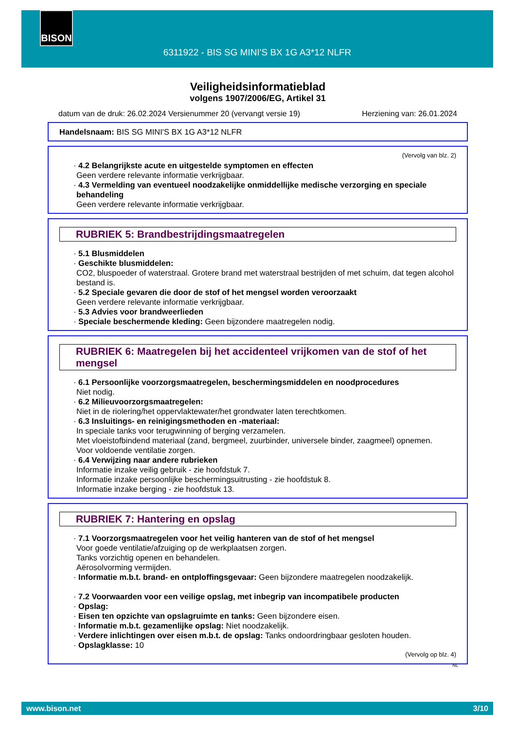BISON
6311922 - BIS SG MINI'S BX 1G A3*12 NLFR
Veiligheidsinformatieblad
volgens 1907/2006/EG, Artikel 31
datum van de druk: 26.02.2024 Versienummer 20 (vervangt versie 19) Herziening van: 26.01.2024
Handelsnaam: BIS SG MINI'S BX 1G A3*12 NLFR
(Vervolg van blz. 2)
· 4.2 Belangrijkste acute en uitgestelde symptomen en effecten
Geen verdere relevante informatie verkrijgbaar.
· 4.3 Vermelding van eventueel noodzakelijke onmiddellijke medische verzorging en speciale behandeling
Geen verdere relevante informatie verkrijgbaar.
RUBRIEK 5: Brandbestrijdingsmaatregelen
· 5.1 Blusmiddelen
· Geschikte blusmiddelen:
CO2, bluspoeder of waterstraal. Grotere brand met waterstraal bestrijden of met schuim, dat tegen alcohol bestand is.
· 5.2 Speciale gevaren die door de stof of het mengsel worden veroorzaakt
Geen verdere relevante informatie verkrijgbaar.
· 5.3 Advies voor brandweerlieden
· Speciale beschermende kleding: Geen bijzondere maatregelen nodig.
RUBRIEK 6: Maatregelen bij het accidenteel vrijkomen van de stof of het mengsel
· 6.1 Persoonlijke voorzorgsmaatregelen, beschermingsmiddelen en noodprocedures
Niet nodig.
· 6.2 Milieuvoorzorgsmaatregelen:
Niet in de riolering/het oppervlaktewater/het grondwater laten terechtkomen.
· 6.3 Insluitings- en reinigingsmethoden en -materiaal:
In speciale tanks voor terugwinning of berging verzamelen.
Met vloeistofbindend materiaal (zand, bergmeel, zuurbinder, universele binder, zaagmeel) opnemen.
Voor voldoende ventilatie zorgen.
· 6.4 Verwijzing naar andere rubrieken
Informatie inzake veilig gebruik - zie hoofdstuk 7.
Informatie inzake persoonlijke beschermingsuitrusting - zie hoofdstuk 8.
Informatie inzake berging - zie hoofdstuk 13.
RUBRIEK 7: Hantering en opslag
· 7.1 Voorzorgsmaatregelen voor het veilig hanteren van de stof of het mengsel
Voor goede ventilatie/afzuiging op de werkplaatsen zorgen.
Tanks vorzichtig openen en behandelen.
Aërosolvorming vermijden.
· Informatie m.b.t. brand- en ontploffingsgevaar: Geen bijzondere maatregelen noodzakelijk.
· 7.2 Voorwaarden voor een veilige opslag, met inbegrip van incompatibele producten
· Opslag:
· Eisen ten opzichte van opslagruimte en tanks: Geen bijzondere eisen.
· Informatie m.b.t. gezamenlijke opslag: Niet noodzakelijk.
· Verdere inlichtingen over eisen m.b.t. de opslag: Tanks ondoordringbaar gesloten houden.
· Opslagklasse: 10
(Vervolg op blz. 4)
NL
www.bison.net 3/10